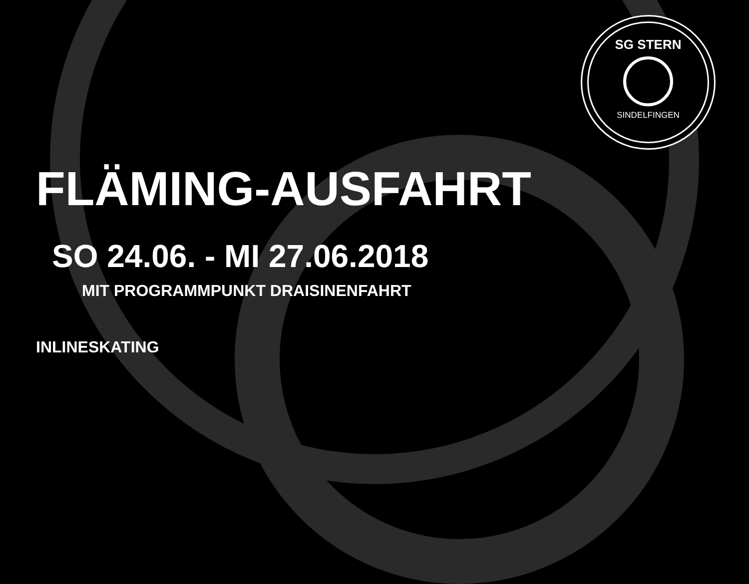SG STERN
SINDELFINGEN
FLÄMING-AUSFAHRT
SO 24.06. - MI 27.06.2018
MIT PROGRAMMPUNKT DRAISINENFAHRT
INLINESKATING